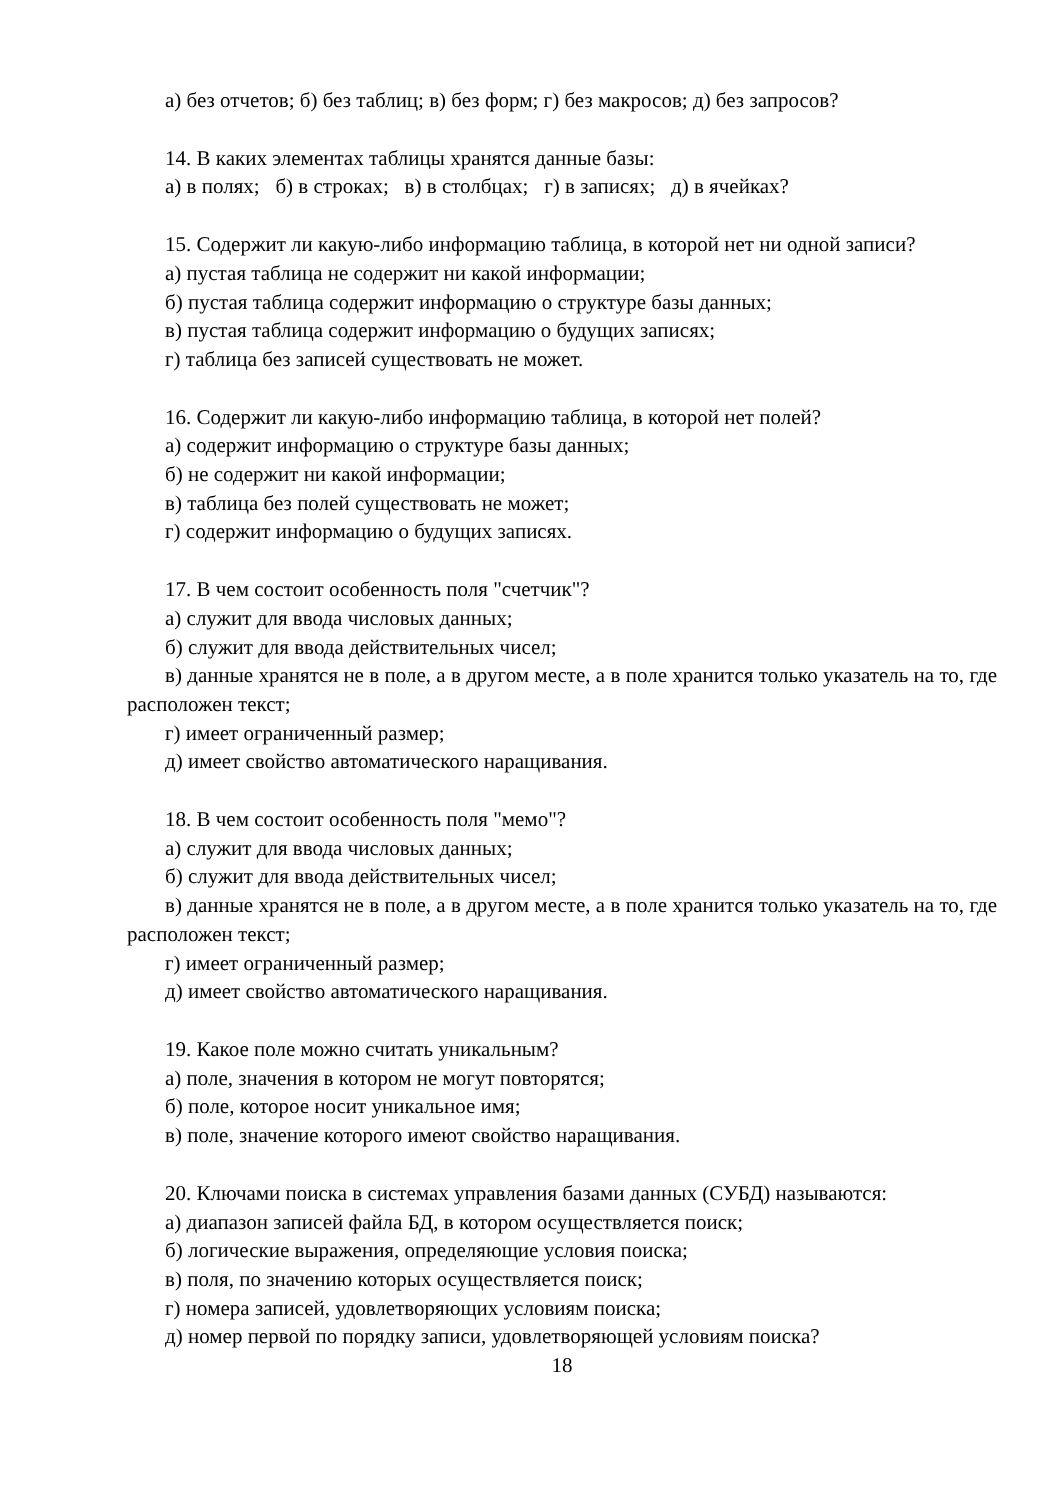а) без отчетов; б) без таблиц; в) без форм; г) без макросов; д) без запросов?
14. В каких элементах таблицы хранятся данные базы:
а) в полях; б) в строках; в) в столбцах; г) в записях; д) в ячейках?
15. Содержит ли какую-либо информацию таблица, в которой нет ни одной записи?
а) пустая таблица не содержит ни какой информации;
б) пустая таблица содержит информацию о структуре базы данных;
в) пустая таблица содержит информацию о будущих записях;
г) таблица без записей существовать не может.
16. Содержит ли какую-либо информацию таблица, в которой нет полей?
а) содержит информацию о структуре базы данных;
б) не содержит ни какой информации;
в) таблица без полей существовать не может;
г) содержит информацию о будущих записях.
17. В чем состоит особенность поля "счетчик"?
а) служит для ввода числовых данных;
б) служит для ввода действительных чисел;
в) данные хранятся не в поле, а в другом месте, а в поле хранится только указатель на то, где расположен текст;
г) имеет ограниченный размер;
д) имеет свойство автоматического наращивания.
18. В чем состоит особенность поля "мемо"?
а) служит для ввода числовых данных;
б) служит для ввода действительных чисел;
в) данные хранятся не в поле, а в другом месте, а в поле хранится только указатель на то, где расположен текст;
г) имеет ограниченный размер;
д) имеет свойство автоматического наращивания.
19. Какое поле можно считать уникальным?
а) поле, значения в котором не могут повторятся;
б) поле, которое носит уникальное имя;
в) поле, значение которого имеют свойство наращивания.
20. Ключами поиска в системах управления базами данных (СУБД) называются:
а) диапазон записей файла БД, в котором осуществляется поиск;
б) логические выражения, определяющие условия поиска;
в) поля, по значению которых осуществляется поиск;
г) номера записей, удовлетворяющих условиям поиска;
д) номер первой по порядку записи, удовлетворяющей условиям поиска?
18